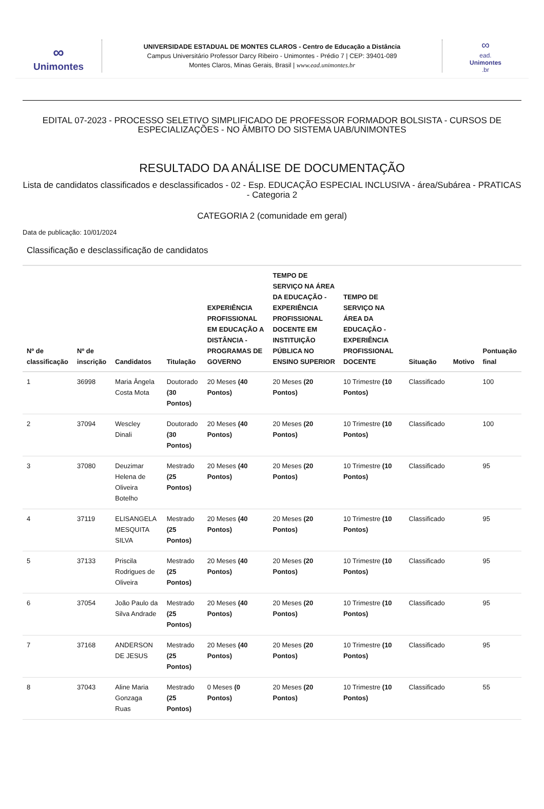∞
Unimontes
UNIVERSIDADE ESTADUAL DE MONTES CLAROS - Centro de Educação a Distância
Campus Universitário Professor Darcy Ribeiro - Unimontes - Prédio 7 | CEP: 39401-089
Montes Claros, Minas Gerais, Brasil | www.ead.unimontes.br
∞
ead.
Unimontes.br
EDITAL 07-2023 - PROCESSO SELETIVO SIMPLIFICADO DE PROFESSOR FORMADOR BOLSISTA - CURSOS DE ESPECIALIZAÇÕES - NO ÂMBITO DO SISTEMA UAB/UNIMONTES
RESULTADO DA ANÁLISE DE DOCUMENTAÇÃO
Lista de candidatos classificados e desclassificados - 02 - Esp. EDUCAÇÃO ESPECIAL INCLUSIVA - área/Subárea - PRATICAS - Categoria 2
CATEGORIA 2 (comunidade em geral)
Data de publicação: 10/01/2024
Classificação e desclassificação de candidatos
| Nº de classificação | Nº de inscrição | Candidatos | Titulação | EXPERIÊNCIA PROFISSIONAL EM EDUCAÇÃO A DISTÂNCIA - PROGRAMAS DE GOVERNO | TEMPO DE SERVIÇO NA ÁREA DA EDUCAÇÃO - EXPERIÊNCIA PROFISSIONAL DOCENTE EM INSTITUIÇÃO PÚBLICA NO ENSINO SUPERIOR | TEMPO DE SERVIÇO NA ÁREA DA EDUCAÇÃO - EXPERIÊNCIA PROFISSIONAL DOCENTE | Situação | Motivo | Pontuação final |
| --- | --- | --- | --- | --- | --- | --- | --- | --- | --- |
| 1 | 36998 | Maria Ângela Costa Mota | Doutorado (30 Pontos) | 20 Meses (40 Pontos) | 20 Meses (20 Pontos) | 10 Trimestre (10 Pontos) | Classificado | | 100 |
| 2 | 37094 | Wescley Dinali | Doutorado (30 Pontos) | 20 Meses (40 Pontos) | 20 Meses (20 Pontos) | 10 Trimestre (10 Pontos) | Classificado | | 100 |
| 3 | 37080 | Deuzimar Helena de Oliveira Botelho | Mestrado (25 Pontos) | 20 Meses (40 Pontos) | 20 Meses (20 Pontos) | 10 Trimestre (10 Pontos) | Classificado | | 95 |
| 4 | 37119 | ELISANGELA MESQUITA SILVA | Mestrado (25 Pontos) | 20 Meses (40 Pontos) | 20 Meses (20 Pontos) | 10 Trimestre (10 Pontos) | Classificado | | 95 |
| 5 | 37133 | Priscila Rodrigues de Oliveira | Mestrado (25 Pontos) | 20 Meses (40 Pontos) | 20 Meses (20 Pontos) | 10 Trimestre (10 Pontos) | Classificado | | 95 |
| 6 | 37054 | João Paulo da Silva Andrade | Mestrado (25 Pontos) | 20 Meses (40 Pontos) | 20 Meses (20 Pontos) | 10 Trimestre (10 Pontos) | Classificado | | 95 |
| 7 | 37168 | ANDERSON DE JESUS | Mestrado (25 Pontos) | 20 Meses (40 Pontos) | 20 Meses (20 Pontos) | 10 Trimestre (10 Pontos) | Classificado | | 95 |
| 8 | 37043 | Aline Maria Gonzaga Ruas | Mestrado (25 Pontos) | 0 Meses (0 Pontos) | 20 Meses (20 Pontos) | 10 Trimestre (10 Pontos) | Classificado | | 55 |